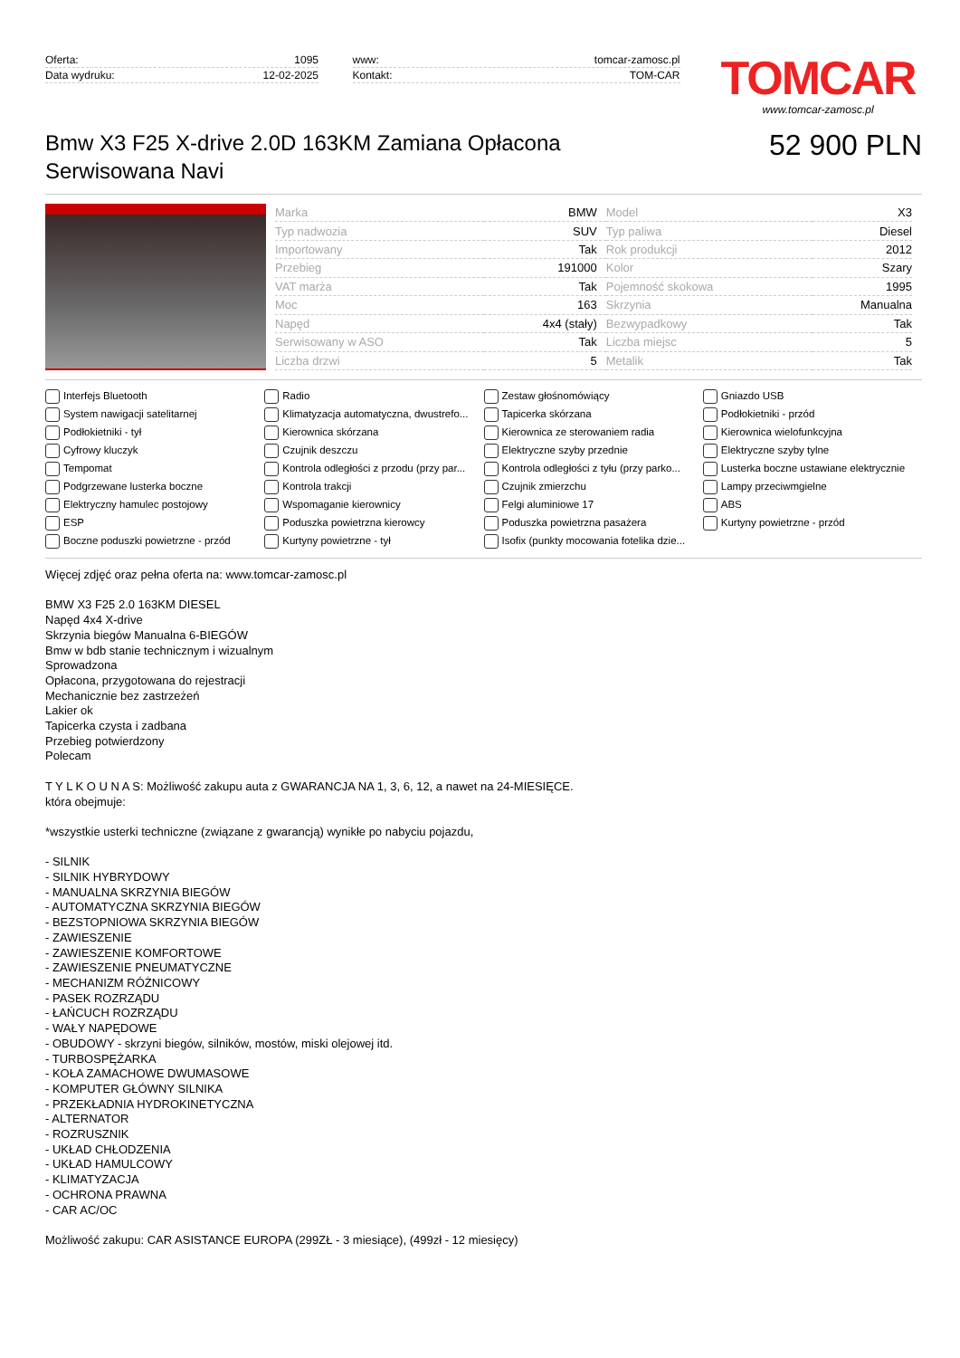Oferta: 1095
Data wydruku: 12-02-2025
www: tomcar-zamosc.pl
Kontakt: TOM-CAR
TOMCAR
www.tomcar-zamosc.pl
Bmw X3 F25 X-drive 2.0D 163KM Zamiana Opłacona Serwisowana Navi
52 900 PLN
| Marka | BMW | Model | X3 |
| Typ nadwozia | SUV | Typ paliwa | Diesel |
| Importowany | Tak | Rok produkcji | 2012 |
| Przebieg | 191000 | Kolor | Szary |
| VAT marża | Tak | Pojemność skokowa | 1995 |
| Moc | 163 | Skrzynia | Manualna |
| Napęd | 4x4 (stały) | Bezwypadkowy | Tak |
| Serwisowany w ASO | Tak | Liczba miejsc | 5 |
| Liczba drzwi | 5 | Metalik | Tak |
Interfejs Bluetooth
Radio
Zestaw głośnomówiący
Gniazdo USB
System nawigacji satelitarnej
Klimatyzacja automatyczna, dwustrefo...
Tapicerka skórzana
Podłokietniki - przód
Podłokietniki - tył
Kierownica skórzana
Kierownica ze sterowaniem radia
Kierownica wielofunkcyjna
Cyfrowy kluczyk
Czujnik deszczu
Elektryczne szyby przednie
Elektryczne szyby tylne
Tempomat
Kontrola odległości z przodu (przy par...
Kontrola odległości z tyłu (przy parko...
Lusterka boczne ustawiane elektrycznie
Podgrzewane lusterka boczne
Kontrola trakcji
Czujnik zmierzchu
Lampy przeciwmgielne
Elektryczny hamulec postojowy
Wspomaganie kierownicy
Felgi aluminiowe 17
ABS
ESP
Poduszka powietrzna kierowcy
Poduszka powietrzna pasażera
Kurtyny powietrzne - przód
Boczne poduszki powietrzne - przód
Kurtyny powietrzne - tył
Isofix (punkty mocowania fotelika dzie...
Więcej zdjęć oraz pełna oferta na: www.tomcar-zamosc.pl
BMW X3 F25 2.0 163KM DIESEL
Napęd 4x4 X-drive
Skrzynia biegów Manualna 6-BIEGÓW
Bmw w bdb stanie technicznym i wizualnym
Sprowadzona
Opłacona, przygotowana do rejestracji
Mechanicznie bez zastrzeżeń
Lakier ok
Tapicerka czysta i zadbana
Przebieg potwierdzony
Polecam
T Y L K O U N A S: Możliwość zakupu auta z GWARANCJA NA 1, 3, 6, 12, a nawet na 24-MIESIĘCE.
która obejmuje:
*wszystkie usterki techniczne (związane z gwarancją) wynikłe po nabyciu pojazdu,
- SILNIK
- SILNIK HYBRYDOWY
- MANUALNA SKRZYNIA BIEGÓW
- AUTOMATYCZNA SKRZYNIA BIEGÓW
- BEZSTOPNIOWA SKRZYNIA BIEGÓW
- ZAWIESZENIE
- ZAWIESZENIE KOMFORTOWE
- ZAWIESZENIE PNEUMATYCZNE
- MECHANIZM RÓŻNICOWY
- PASEK ROZRZĄDU
- ŁAŃCUCH ROZRZĄDU
- WAŁY NAPĘDOWE
- OBUDOWY - skrzyni biegów, silników, mostów, miski olejowej itd.
- TURBOSPĘŻARKA
- KOŁA ZAMACHOWE DWUMASOWE
- KOMPUTER GŁÓWNY SILNIKA
- PRZEKŁADNIA HYDROKINETYCZNA
- ALTERNATOR
- ROZRUSZNIK
- UKŁAD CHŁODZENIA
- UKŁAD HAMULCOWY
- KLIMATYZACJA
- OCHRONA PRAWNA
- CAR AC/OC
Możliwość zakupu: CAR ASISTANCE EUROPA (299ZŁ - 3 miesiące), (499zł - 12 miesięcy)